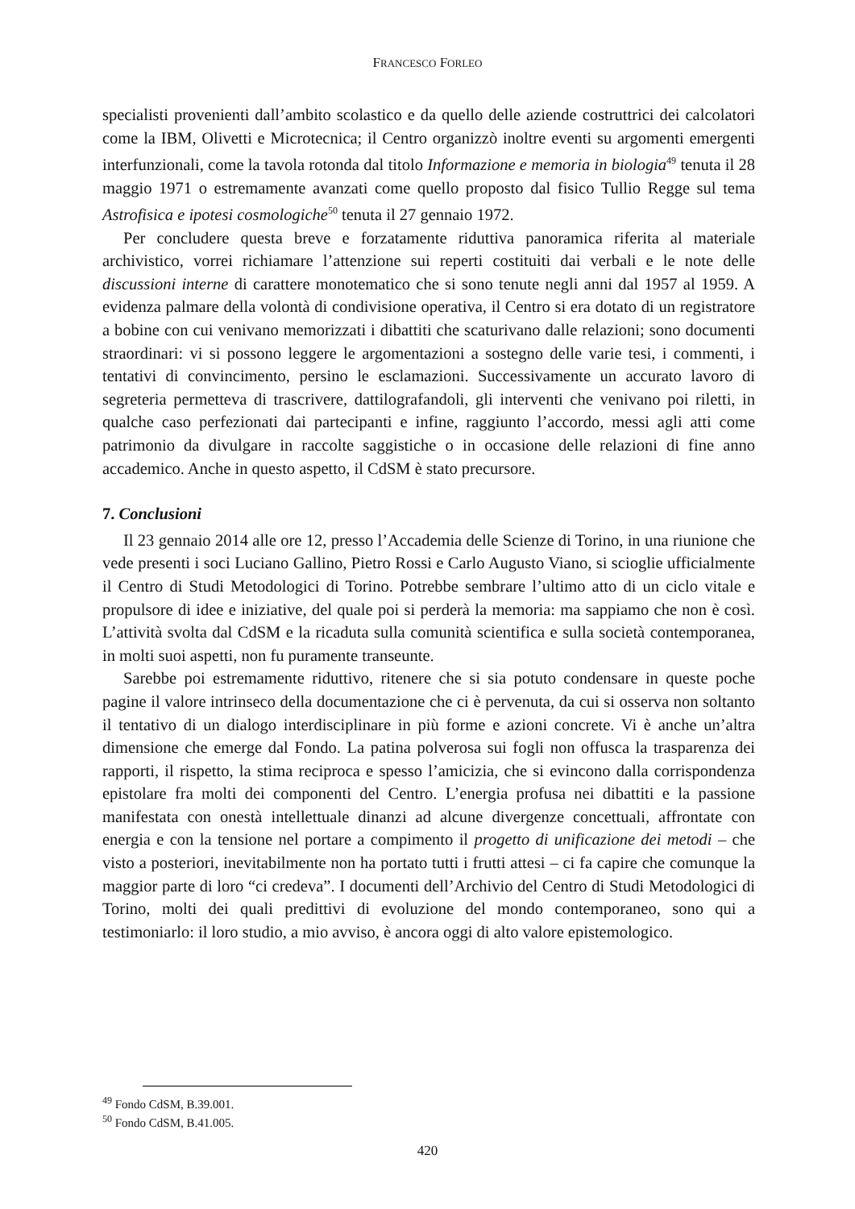FRANCESCO FORLEO
specialisti provenienti dall’ambito scolastico e da quello delle aziende costruttrici dei calcolatori come la IBM, Olivetti e Microtecnica; il Centro organizzò inoltre eventi su argomenti emergenti interfunzionali, come la tavola rotonda dal titolo Informazione e memoria in biologia<sup>49</sup> tenuta il 28 maggio 1971 o estremamente avanzati come quello proposto dal fisico Tullio Regge sul tema Astrofisica e ipotesi cosmologiche<sup>50</sup> tenuta il 27 gennaio 1972.
Per concludere questa breve e forzatamente riduttiva panoramica riferita al materiale archivistico, vorrei richiamare l’attenzione sui reperti costituiti dai verbali e le note delle discussioni interne di carattere monotematico che si sono tenute negli anni dal 1957 al 1959. A evidenza palmare della volontà di condivisione operativa, il Centro si era dotato di un registratore a bobine con cui venivano memorizzati i dibattiti che scaturivano dalle relazioni; sono documenti straordinari: vi si possono leggere le argomentazioni a sostegno delle varie tesi, i commenti, i tentativi di convincimento, persino le esclamazioni. Successivamente un accurato lavoro di segreteria permetteva di trascrivere, dattilografandoli, gli interventi che venivano poi riletti, in qualche caso perfezionati dai partecipanti e infine, raggiunto l’accordo, messi agli atti come patrimonio da divulgare in raccolte saggistiche o in occasione delle relazioni di fine anno accademico. Anche in questo aspetto, il CdSM è stato precursore.
7. Conclusioni
Il 23 gennaio 2014 alle ore 12, presso l’Accademia delle Scienze di Torino, in una riunione che vede presenti i soci Luciano Gallino, Pietro Rossi e Carlo Augusto Viano, si scioglie ufficialmente il Centro di Studi Metodologici di Torino. Potrebbe sembrare l’ultimo atto di un ciclo vitale e propulsore di idee e iniziative, del quale poi si perderà la memoria: ma sappiamo che non è così. L’attività svolta dal CdSM e la ricaduta sulla comunità scientifica e sulla società contemporanea, in molti suoi aspetti, non fu puramente transeunte.
Sarebbe poi estremamente riduttivo, ritenere che si sia potuto condensare in queste poche pagine il valore intrinseco della documentazione che ci è pervenuta, da cui si osserva non soltanto il tentativo di un dialogo interdisciplinare in più forme e azioni concrete. Vi è anche un’altra dimensione che emerge dal Fondo. La patina polverosa sui fogli non offusca la trasparenza dei rapporti, il rispetto, la stima reciproca e spesso l’amicizia, che si evincono dalla corrispondenza epistolare fra molti dei componenti del Centro. L’energia profusa nei dibattiti e la passione manifestata con onestà intellettuale dinanzi ad alcune divergenze concettuali, affrontate con energia e con la tensione nel portare a compimento il progetto di unificazione dei metodi – che visto a posteriori, inevitabilmente non ha portato tutti i frutti attesi – ci fa capire che comunque la maggior parte di loro “ci credeva”. I documenti dell’Archivio del Centro di Studi Metodologici di Torino, molti dei quali predittivi di evoluzione del mondo contemporaneo, sono qui a testimoniarlo: il loro studio, a mio avviso, è ancora oggi di alto valore epistemologico.
<sup>49</sup> Fondo CdSM, B.39.001.
<sup>50</sup> Fondo CdSM, B.41.005.
420